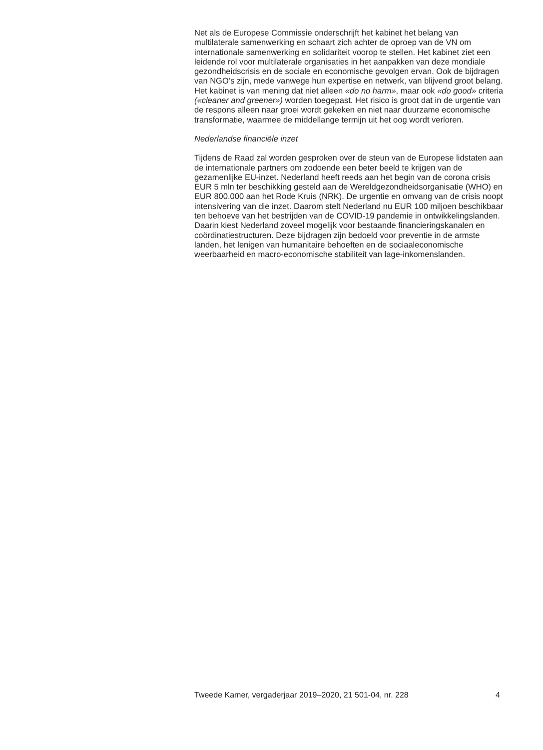Net als de Europese Commissie onderschrijft het kabinet het belang van multilaterale samenwerking en schaart zich achter de oproep van de VN om internationale samenwerking en solidariteit voorop te stellen. Het kabinet ziet een leidende rol voor multilaterale organisaties in het aanpakken van deze mondiale gezondheidscrisis en de sociale en economische gevolgen ervan. Ook de bijdragen van NGO’s zijn, mede vanwege hun expertise en netwerk, van blijvend groot belang. Het kabinet is van mening dat niet alleen «do no harm», maar ook «do good» criteria («cleaner and greener») worden toegepast. Het risico is groot dat in de urgentie van de respons alleen naar groei wordt gekeken en niet naar duurzame economische transformatie, waarmee de middellange termijn uit het oog wordt verloren.
Nederlandse financiële inzet
Tijdens de Raad zal worden gesproken over de steun van de Europese lidstaten aan de internationale partners om zodoende een beter beeld te krijgen van de gezamenlijke EU-inzet. Nederland heeft reeds aan het begin van de corona crisis EUR 5 mln ter beschikking gesteld aan de Wereldgezondheidsorganisatie (WHO) en EUR 800.000 aan het Rode Kruis (NRK). De urgentie en omvang van de crisis noopt intensivering van die inzet. Daarom stelt Nederland nu EUR 100 miljoen beschikbaar ten behoeve van het bestrijden van de COVID-19 pandemie in ontwikkelingslanden. Daarin kiest Nederland zoveel mogelijk voor bestaande financieringskanalen en coördinatiestructuren. Deze bijdragen zijn bedoeld voor preventie in de armste landen, het lenigen van humanitaire behoeften en de sociaaleconomische weerbaarheid en macro-economische stabiliteit van lage-inkomenslanden.
Tweede Kamer, vergaderjaar 2019–2020, 21 501-04, nr. 228 4